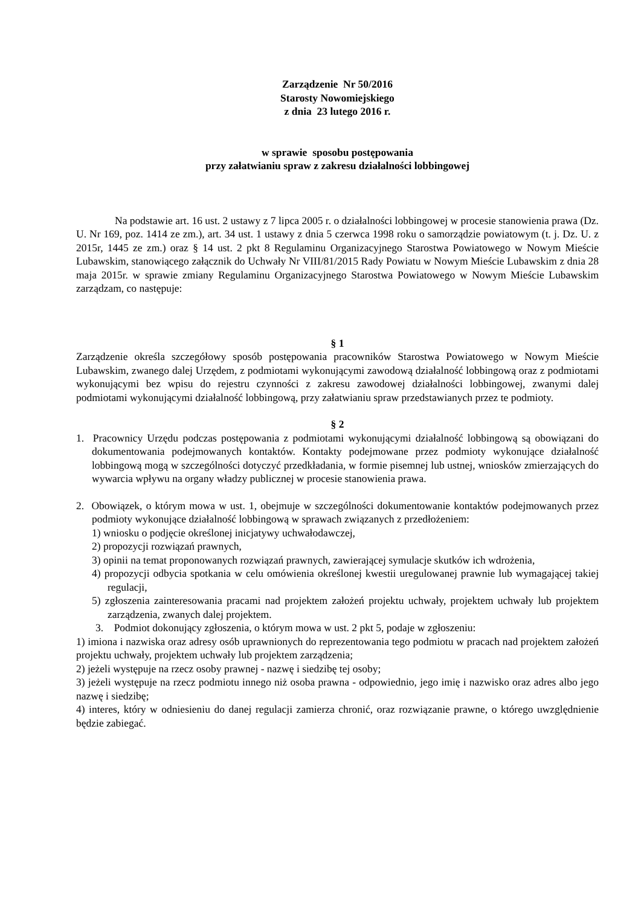Zarządzenie Nr 50/2016
Starosty Nowomiejskiego
z dnia 23 lutego 2016 r.
w sprawie sposobu postępowania
przy załatwianiu spraw z zakresu działalności lobbingowej
Na podstawie art. 16 ust. 2 ustawy z 7 lipca 2005 r. o działalności lobbingowej w procesie stanowienia prawa (Dz. U. Nr 169, poz. 1414 ze zm.), art. 34 ust. 1 ustawy z dnia 5 czerwca 1998 roku o samorządzie powiatowym (t. j. Dz. U. z 2015r, 1445 ze zm.) oraz § 14 ust. 2 pkt 8 Regulaminu Organizacyjnego Starostwa Powiatowego w Nowym Mieście Lubawskim, stanowiącego załącznik do Uchwały Nr VIII/81/2015 Rady Powiatu w Nowym Mieście Lubawskim z dnia 28 maja 2015r. w sprawie zmiany Regulaminu Organizacyjnego Starostwa Powiatowego w Nowym Mieście Lubawskim zarządzam, co następuje:
§ 1
Zarządzenie określa szczegółowy sposób postępowania pracowników Starostwa Powiatowego w Nowym Mieście Lubawskim, zwanego dalej Urzędem, z podmiotami wykonującymi zawodową działalność lobbingową oraz z podmiotami wykonującymi bez wpisu do rejestru czynności z zakresu zawodowej działalności lobbingowej, zwanymi dalej podmiotami wykonującymi działalność lobbingową, przy załatwianiu spraw przedstawianych przez te podmioty.
§ 2
1. Pracownicy Urzędu podczas postępowania z podmiotami wykonującymi działalność lobbingową są obowiązani do dokumentowania podejmowanych kontaktów. Kontakty podejmowane przez podmioty wykonujące działalność lobbingową mogą w szczególności dotyczyć przedkładania, w formie pisemnej lub ustnej, wniosków zmierzających do wywarcia wpływu na organy władzy publicznej w procesie stanowienia prawa.
2. Obowiązek, o którym mowa w ust. 1, obejmuje w szczególności dokumentowanie kontaktów podejmowanych przez podmioty wykonujące działalność lobbingową w sprawach związanych z przedłożeniem:
1) wniosku o podjęcie określonej inicjatywy uchwałodawczej,
2) propozycji rozwiązań prawnych,
3) opinii na temat proponowanych rozwiązań prawnych, zawierającej symulacje skutków ich wdrożenia,
4) propozycji odbycia spotkania w celu omówienia określonej kwestii uregulowanej prawnie lub wymagającej takiej regulacji,
5) zgłoszenia zainteresowania pracami nad projektem założeń projektu uchwały, projektem uchwały lub projektem zarządzenia, zwanych dalej projektem.
3. Podmiot dokonujący zgłoszenia, o którym mowa w ust. 2 pkt 5, podaje w zgłoszeniu:
1) imiona i nazwiska oraz adresy osób uprawnionych do reprezentowania tego podmiotu w pracach nad projektem założeń projektu uchwały, projektem uchwały lub projektem zarządzenia;
2) jeżeli występuje na rzecz osoby prawnej - nazwę i siedzibę tej osoby;
3) jeżeli występuje na rzecz podmiotu innego niż osoba prawna - odpowiednio, jego imię i nazwisko oraz adres albo jego nazwę i siedzibę;
4) interes, który w odniesieniu do danej regulacji zamierza chronić, oraz rozwiązanie prawne, o którego uwzględnienie będzie zabiegać.